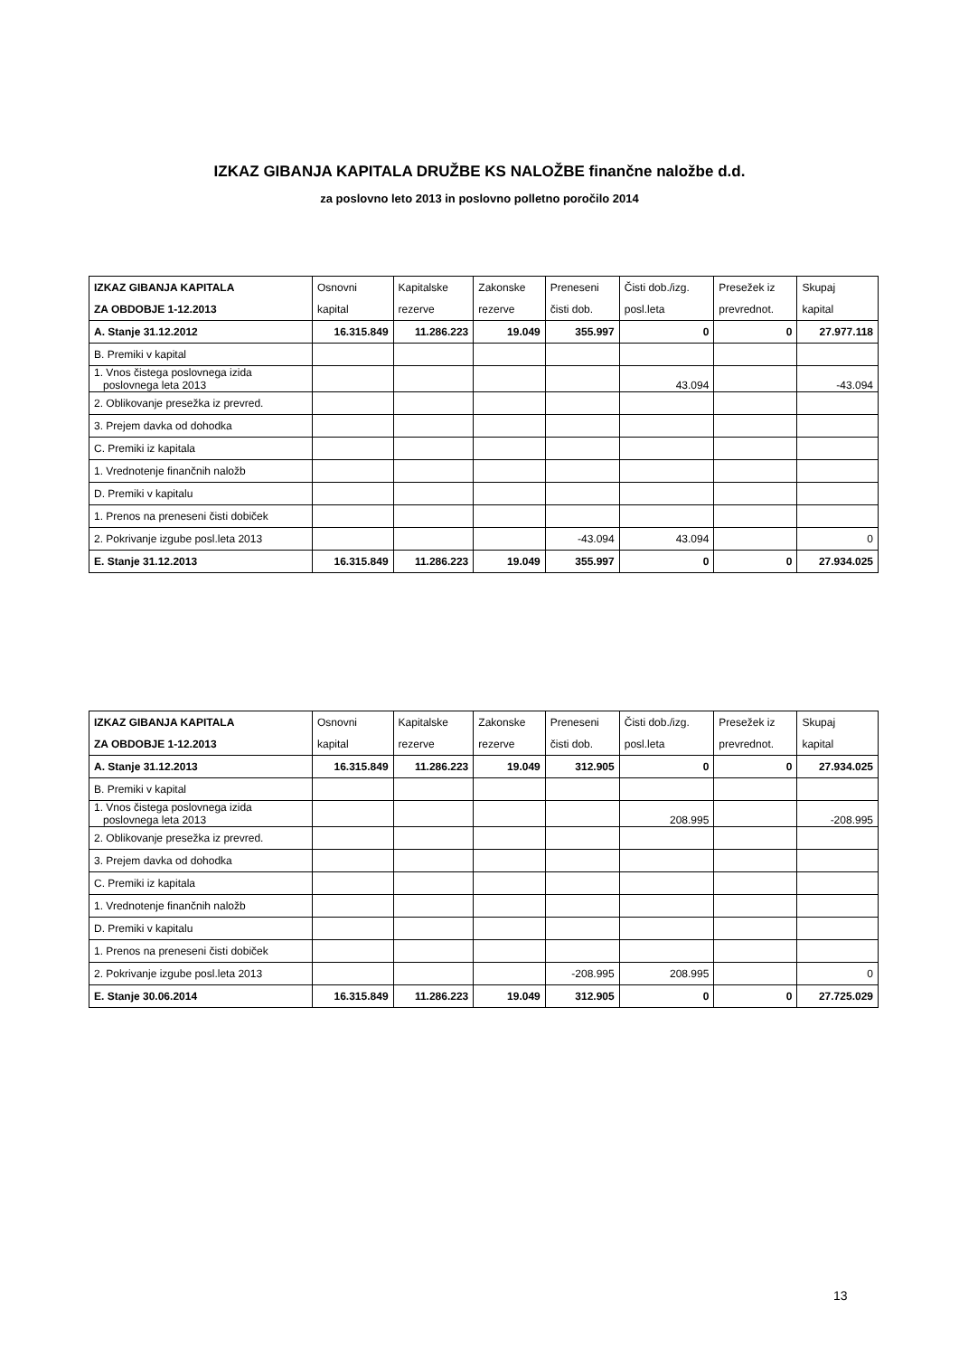IZKAZ GIBANJA KAPITALA DRUŽBE KS NALOŽBE finančne naložbe d.d.
za poslovno leto 2013 in poslovno polletno poročilo 2014
| IZKAZ GIBANJA KAPITALA ZA OBDOBJE 1-12.2013 | Osnovni kapital | Kapitalske rezerve | Zakonske rezerve | Preneseni čisti dob. | Čisti dob./izg. posl.leta | Presežek iz prevrednot. | Skupaj kapital |
| --- | --- | --- | --- | --- | --- | --- | --- |
| A. Stanje 31.12.2012 | 16.315.849 | 11.286.223 | 19.049 | 355.997 | 0 | 0 | 27.977.118 |
| B. Premiki v kapital | | | | | | | |
| 1. Vnos čistega poslovnega izida poslovnega leta 2013 | | | | | 43.094 | | -43.094 |
| 2. Oblikovanje presežka iz prevred. | | | | | | | |
| 3. Prejem davka od dohodka | | | | | | | |
| C. Premiki iz kapitala | | | | | | | |
| 1. Vrednotenje finančnih naložb | | | | | | | |
| D. Premiki v kapitalu | | | | | | | |
| 1. Prenos na preneseni čisti dobiček | | | | | | | |
| 2. Pokrivanje izgube posl.leta 2013 | | | | -43.094 | 43.094 | | 0 |
| E. Stanje 31.12.2013 | 16.315.849 | 11.286.223 | 19.049 | 355.997 | 0 | 0 | 27.934.025 |
| IZKAZ GIBANJA KAPITALA ZA OBDOBJE 1-12.2013 | Osnovni kapital | Kapitalske rezerve | Zakonske rezerve | Preneseni čisti dob. | Čisti dob./izg. posl.leta | Presežek iz prevrednot. | Skupaj kapital |
| --- | --- | --- | --- | --- | --- | --- | --- |
| A. Stanje 31.12.2013 | 16.315.849 | 11.286.223 | 19.049 | 312.905 | 0 | 0 | 27.934.025 |
| B. Premiki v kapital | | | | | | | |
| 1. Vnos čistega poslovnega izida poslovnega leta 2013 | | | | | 208.995 | | -208.995 |
| 2. Oblikovanje presežka iz prevred. | | | | | | | |
| 3. Prejem davka od dohodka | | | | | | | |
| C. Premiki iz kapitala | | | | | | | |
| 1. Vrednotenje finančnih naložb | | | | | | | |
| D. Premiki v kapitalu | | | | | | | |
| 1. Prenos na preneseni čisti dobiček | | | | | | | |
| 2. Pokrivanje izgube posl.leta 2013 | | | | -208.995 | 208.995 | | 0 |
| E. Stanje 30.06.2014 | 16.315.849 | 11.286.223 | 19.049 | 312.905 | 0 | 0 | 27.725.029 |
13